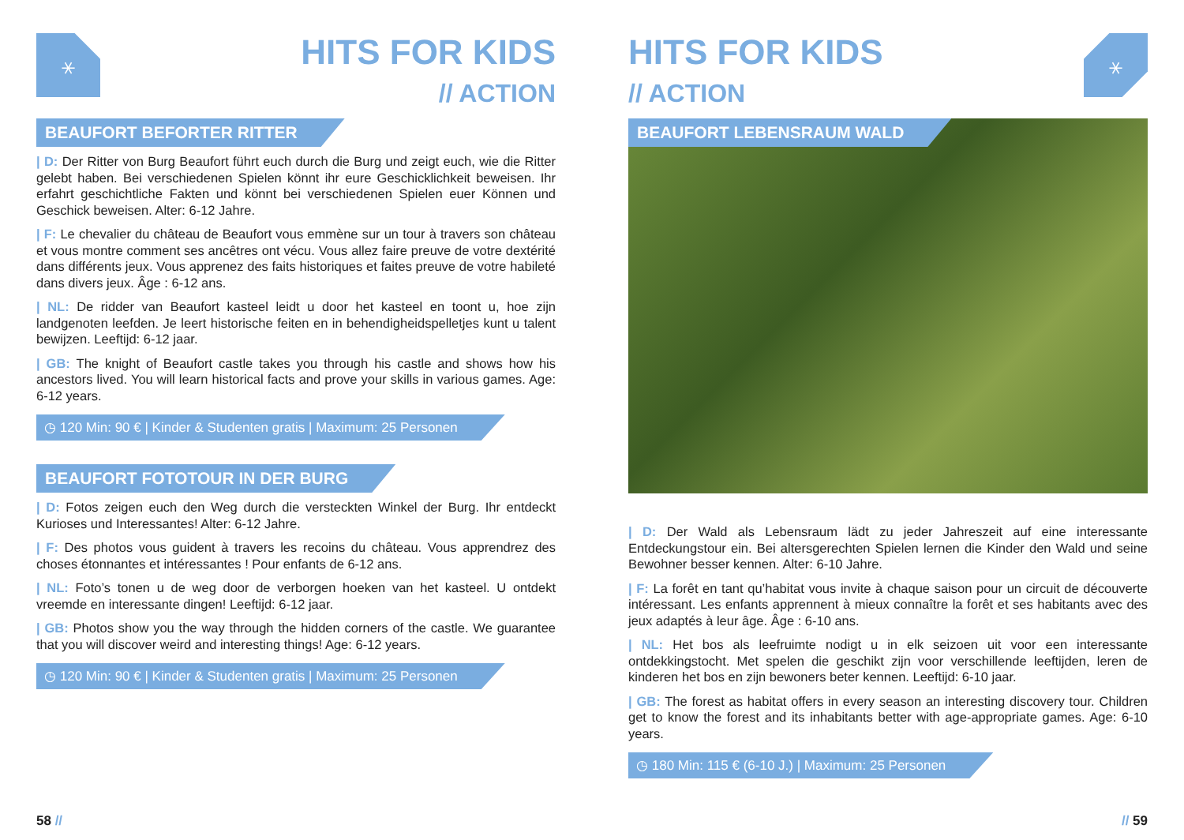⚹
HITS FOR KIDS
// ACTION
BEAUFORT BEFORTER RITTER
| D: Der Ritter von Burg Beaufort führt euch durch die Burg und zeigt euch, wie die Ritter gelebt haben. Bei verschiedenen Spielen könnt ihr eure Geschicklichkeit beweisen. Ihr erfahrt geschichtliche Fakten und könnt bei verschiedenen Spielen euer Können und Geschick beweisen. Alter: 6-12 Jahre.
| F: Le chevalier du château de Beaufort vous emmène sur un tour à travers son château et vous montre comment ses ancêtres ont vécu. Vous allez faire preuve de votre dextérité dans différents jeux. Vous apprenez des faits historiques et faites preuve de votre habileté dans divers jeux. Âge : 6-12 ans.
| NL: De ridder van Beaufort kasteel leidt u door het kasteel en toont u, hoe zijn landgenoten leefden. Je leert historische feiten en in behendigheidspelletjes kunt u talent bewijzen. Leeftijd: 6-12 jaar.
| GB: The knight of Beaufort castle takes you through his castle and shows how his ancestors lived. You will learn historical facts and prove your skills in various games. Age: 6-12 years.
◷ 120 Min: 90 € | Kinder & Studenten gratis | Maximum: 25 Personen
BEAUFORT FOTOTOUR IN DER BURG
| D: Fotos zeigen euch den Weg durch die versteckten Winkel der Burg. Ihr entdeckt Kurioses und Interessantes! Alter: 6-12 Jahre.
| F: Des photos vous guident à travers les recoins du château. Vous apprendrez des choses étonnantes et intéressantes ! Pour enfants de 6-12 ans.
| NL: Foto’s tonen u de weg door de verborgen hoeken van het kasteel. U ontdekt vreemde en interessante dingen! Leeftijd: 6-12 jaar.
| GB: Photos show you the way through the hidden corners of the castle. We guarantee that you will discover weird and interesting things! Age: 6-12 years.
◷ 120 Min: 90 € | Kinder & Studenten gratis | Maximum: 25 Personen
58 //
HITS FOR KIDS
// ACTION
⚹
BEAUFORT LEBENSRAUM WALD
| D: Der Wald als Lebensraum lädt zu jeder Jahreszeit auf eine interessante Entdeckungstour ein. Bei altersgerechten Spielen lernen die Kinder den Wald und seine Bewohner besser kennen. Alter: 6-10 Jahre.
| F: La forêt en tant qu’habitat vous invite à chaque saison pour un circuit de découverte intéressant. Les enfants apprennent à mieux connaître la forêt et ses habitants avec des jeux adaptés à leur âge. Âge : 6-10 ans.
| NL: Het bos als leefruimte nodigt u in elk seizoen uit voor een interessante ontdekkingstocht. Met spelen die geschikt zijn voor verschillende leeftijden, leren de kinderen het bos en zijn bewoners beter kennen. Leeftijd: 6-10 jaar.
| GB: The forest as habitat offers in every season an interesting discovery tour. Children get to know the forest and its inhabitants better with age-appropriate games. Age: 6-10 years.
◷ 180 Min: 115 € (6-10 J.) | Maximum: 25 Personen
// 59